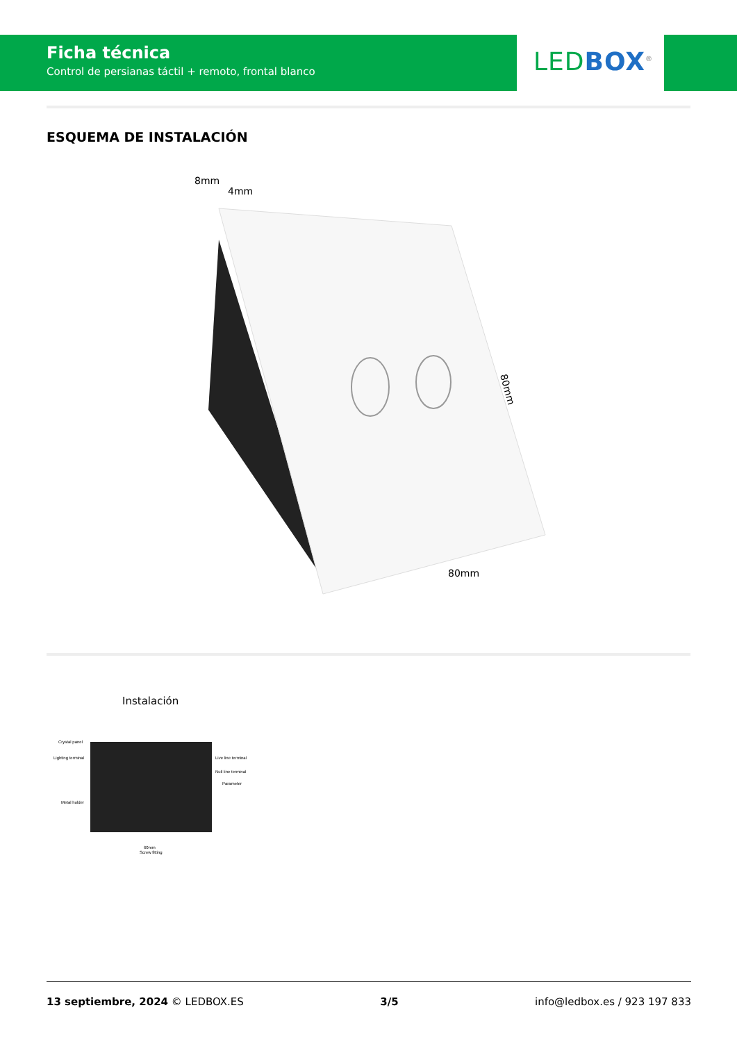Ficha técnica
Control de persianas táctil + remoto, frontal blanco
LEDBOX<sup>®</sup>
ESQUEMA DE INSTALACIÓN
8mm
4mm
80mm
80mm
Instalación
Crystal panel
Lighting terminal
Live line terminal
Null line terminal
Parameter
Metal holder
60mm
Screw fitting
13 septiembre, 2024 © LEDBOX.ES 3/5 info@ledbox.es / 923 197 833